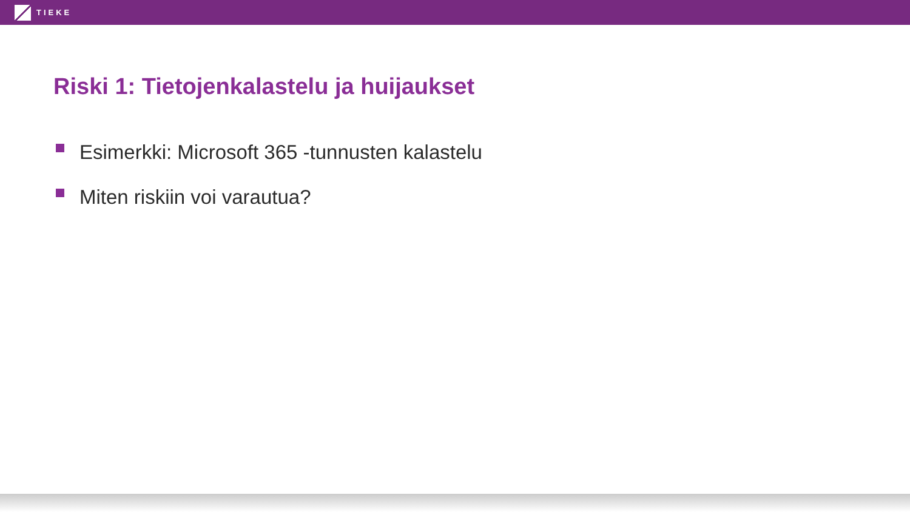TIEKE
Riski 1: Tietojenkalastelu ja huijaukset
Esimerkki: Microsoft 365 -tunnusten kalastelu
Miten riskiin voi varautua?